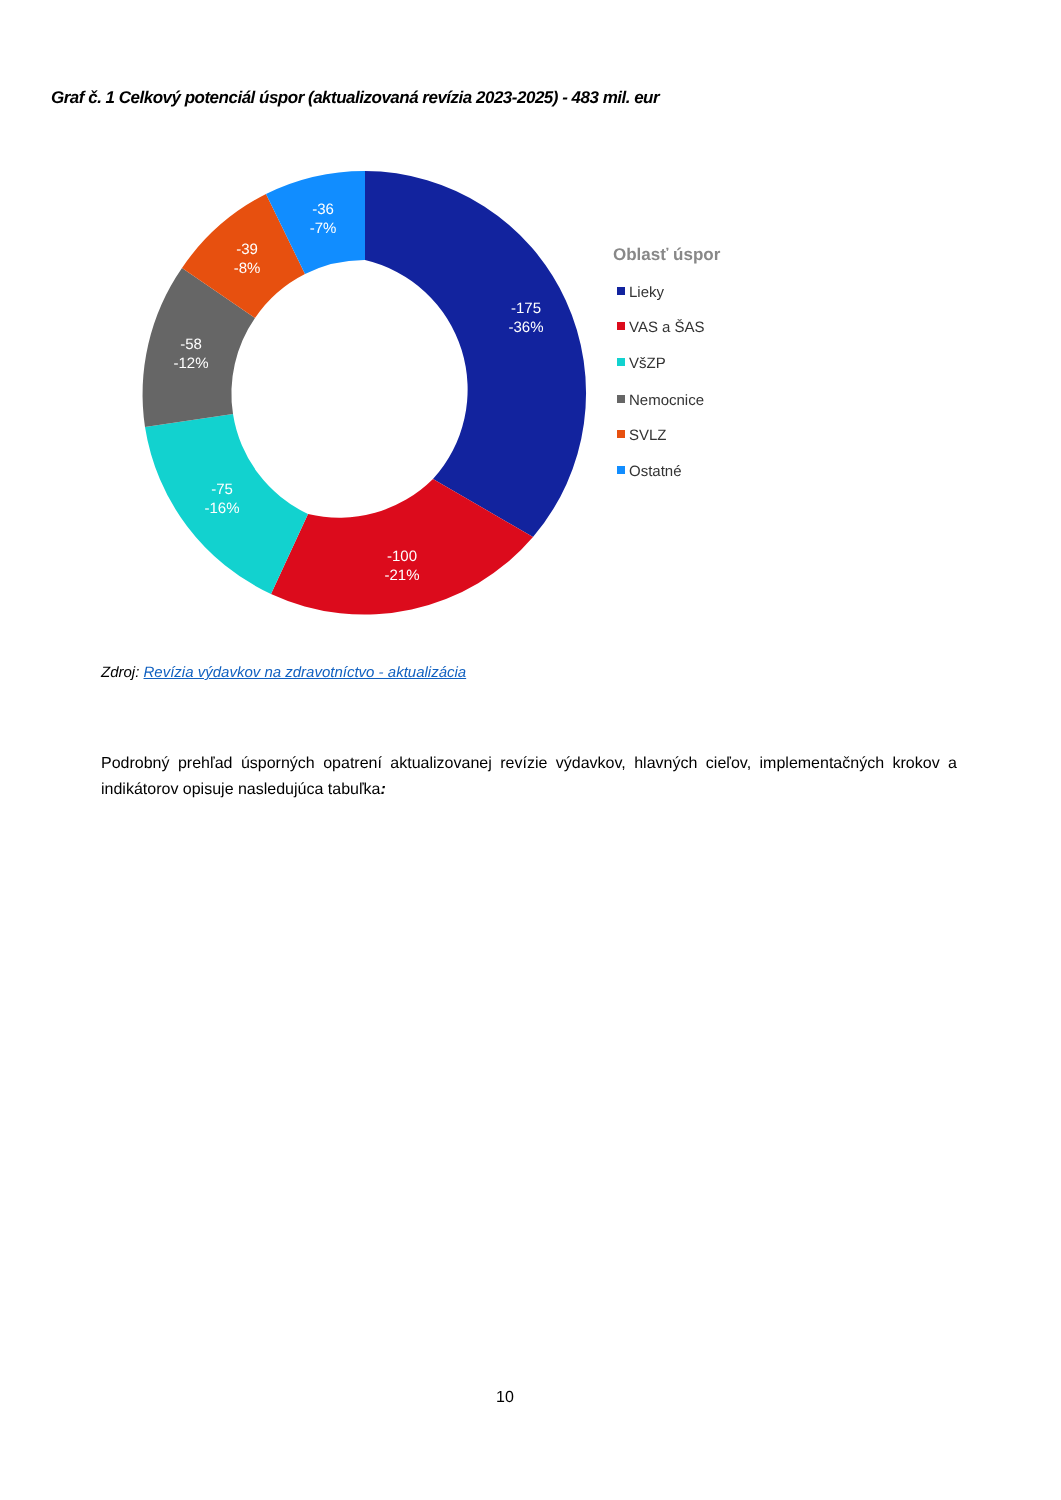Graf č. 1 Celkový potenciál úspor (aktualizovaná revízia 2023-2025) - 483 mil. eur
-175
-36%
-100
-21%
-75
-16%
-58
-12%
-39
-8%
-36
-7%
Oblasť úspor
Lieky
VAS a ŠAS
VšZP
Nemocnice
SVLZ
Ostatné
Zdroj: Revízia výdavkov na zdravotníctvo - aktualizácia
Podrobný prehľad úsporných opatrení aktualizovanej revízie výdavkov, hlavných cieľov, implementačných krokov a indikátorov opisuje nasledujúca tabuľka:
10